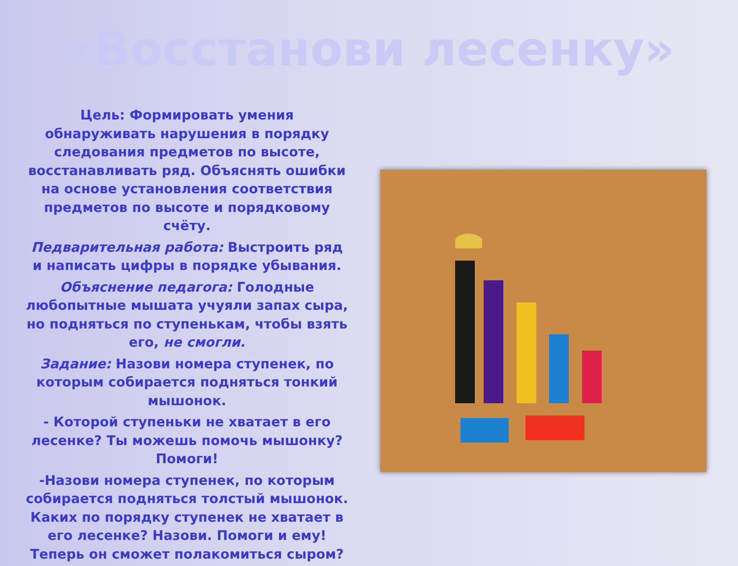«Восстанови лесенку»
Цель: Формировать умения обнаруживать нарушения в порядку следования предметов по высоте, восстанавливать ряд. Объяснять ошибки на основе установления соответствия предметов по высоте и порядковому счёту.
Педварительная работа: Выстроить ряд и написать цифры в порядке убывания.
Объяснение педагога: Голодные любопытные мышата учуяли запах сыра, но подняться по ступенькам, чтобы взять его, не смогли.
Задание: Назови номера ступенек, по которым собирается подняться тонкий мышонок.
- Которой ступеньки не хватает в его лесенке? Ты можешь помочь мышонку? Помоги!
-Назови номера ступенек, по которым собирается подняться толстый мышонок. Каких по порядку ступенек не хватает в его лесенке? Назови. Помоги и ему! Теперь он сможет полакомиться сыром?